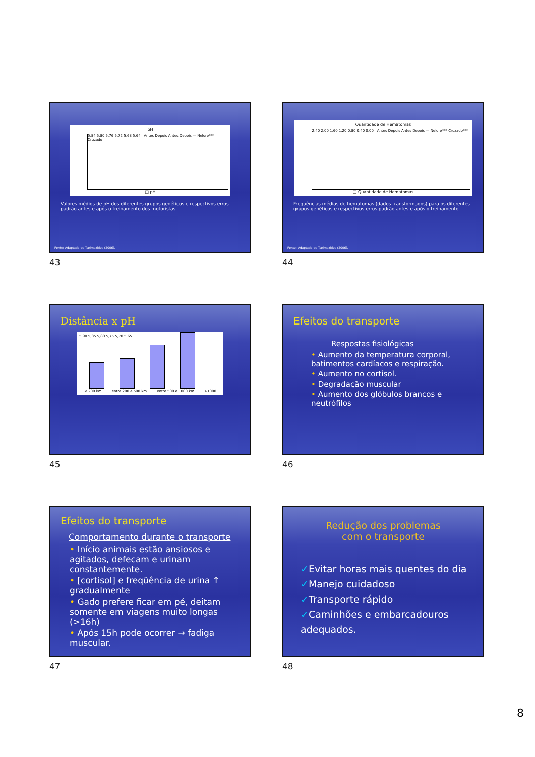pH
5,84 5,80 5,76 5,72 5,68 5,64 Antes Depois Antes Depois — Nelore*** Cruzado
□ pH
Valores médios de pH dos diferentes grupos genéticos e respectivos erros padrão antes e após o treinamento dos motoristas.
Fonte: Adaptado de Tseimazides (2006).
43
Quantidade de Hematomas
2,40 2,00 1,60 1,20 0,80 0,40 0,00 Antes Depois Antes Depois — Nelore*** Cruzado***
□ Quantidade de Hematomas
Freqüências médias de hematomas (dados transformados) para os diferentes grupos genéticos e respectivos erros padrão antes e após o treinamento.
Fonte: Adaptado de Tseimazides (2006).
44
Distância x pH
5,90 5,85 5,80 5,75 5,70 5,65
< 200 km entre 200 e 500 km entre 500 e 1000 km >1000
45
Efeitos do transporte
Respostas fisiológicas
• Aumento da temperatura corporal, batimentos cardíacos e respiração.
• Aumento no cortisol.
• Degradação muscular
• Aumento dos glóbulos brancos e neutrófilos
46
Efeitos do transporte
Comportamento durante o transporte
• Início animais estão ansiosos e agitados, defecam e urinam constantemente.
• [cortisol] e freqüência de urina ↑ gradualmente
• Gado prefere ficar em pé, deitam somente em viagens muito longas (>16h)
• Após 15h pode ocorrer → fadiga muscular.
47
Redução dos problemas
com o transporte
✓Evitar horas mais quentes do dia
✓Manejo cuidadoso
✓Transporte rápido
✓Caminhões e embarcadouros adequados.
48
8